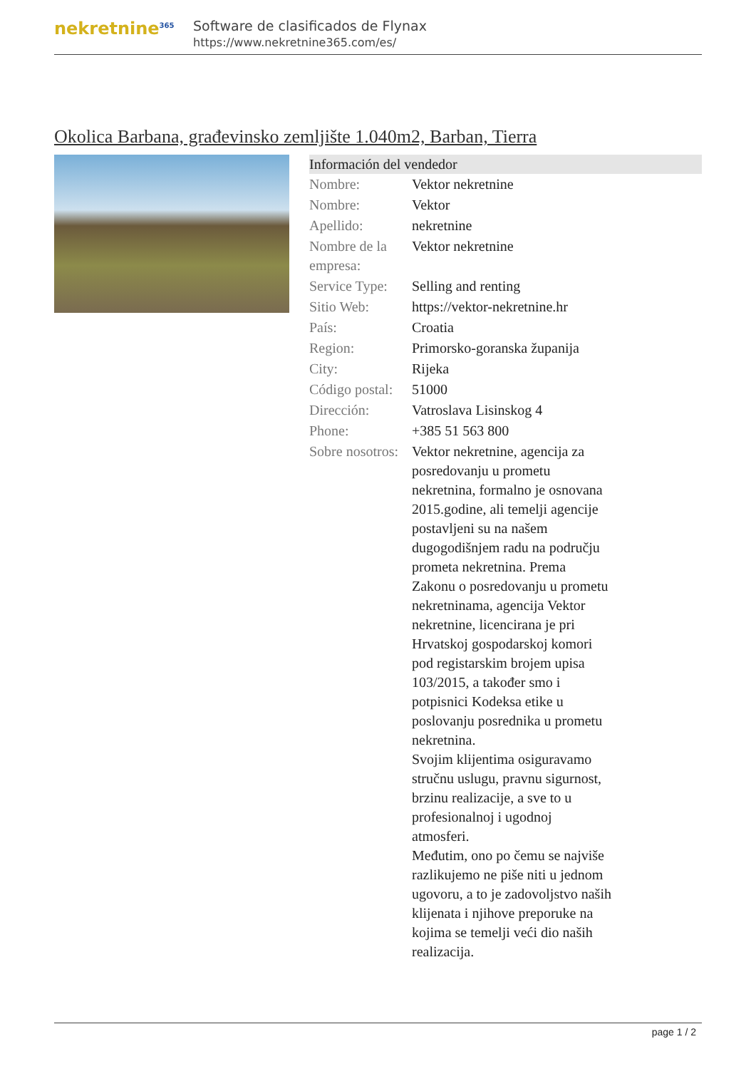nekretnine<sup>365</sup>
Software de clasificados de Flynax
https://www.nekretnine365.com/es/
Okolica Barbana, građevinsko zemljište 1.040m2, Barban, Tierra
| Información del vendedor | | |
| --- | --- | --- |
| Nombre: | Vektor nekretnine | |
| Nombre: | Vektor | |
| Apellido: | nekretnine | |
| Nombre de la empresa: | Vektor nekretnine | |
| Service Type: | Selling and renting | |
| Sitio Web: | https://vektor-nekretnine.hr | |
| País: | Croatia | |
| Region: | Primorsko-goranska županija | |
| City: | Rijeka | |
| Código postal: | 51000 | |
| Dirección: | Vatroslava Lisinskog 4 | |
| Phone: | +385 51 563 800 | |
| Sobre nosotros: | Vektor nekretnine, agencija za posredovanju u prometu nekretnina, formalno je osnovana 2015.godine, ali temelji agencije postavljeni su na našem dugogodišnjem radu na području prometa nekretnina. Prema Zakonu o posredovanju u prometu nekretninama, agencija Vektor nekretnine, licencirana je pri Hrvatskoj gospodarskoj komori pod registarskim brojem upisa 103/2015, a također smo i potpisnici Kodeksa etike u poslovanju posrednika u prometu nekretnina. Svojim klijentima osiguravamo stručnu uslugu, pravnu sigurnost, brzinu realizacije, a sve to u profesionalnoj i ugodnoj atmosferi. Međutim, ono po čemu se najviše razlikujemo ne piše niti u jednom ugovoru, a to je zadovoljstvo naših klijenata i njihove preporuke na kojima se temelji veći dio naših realizacija. | |
page 1 / 2